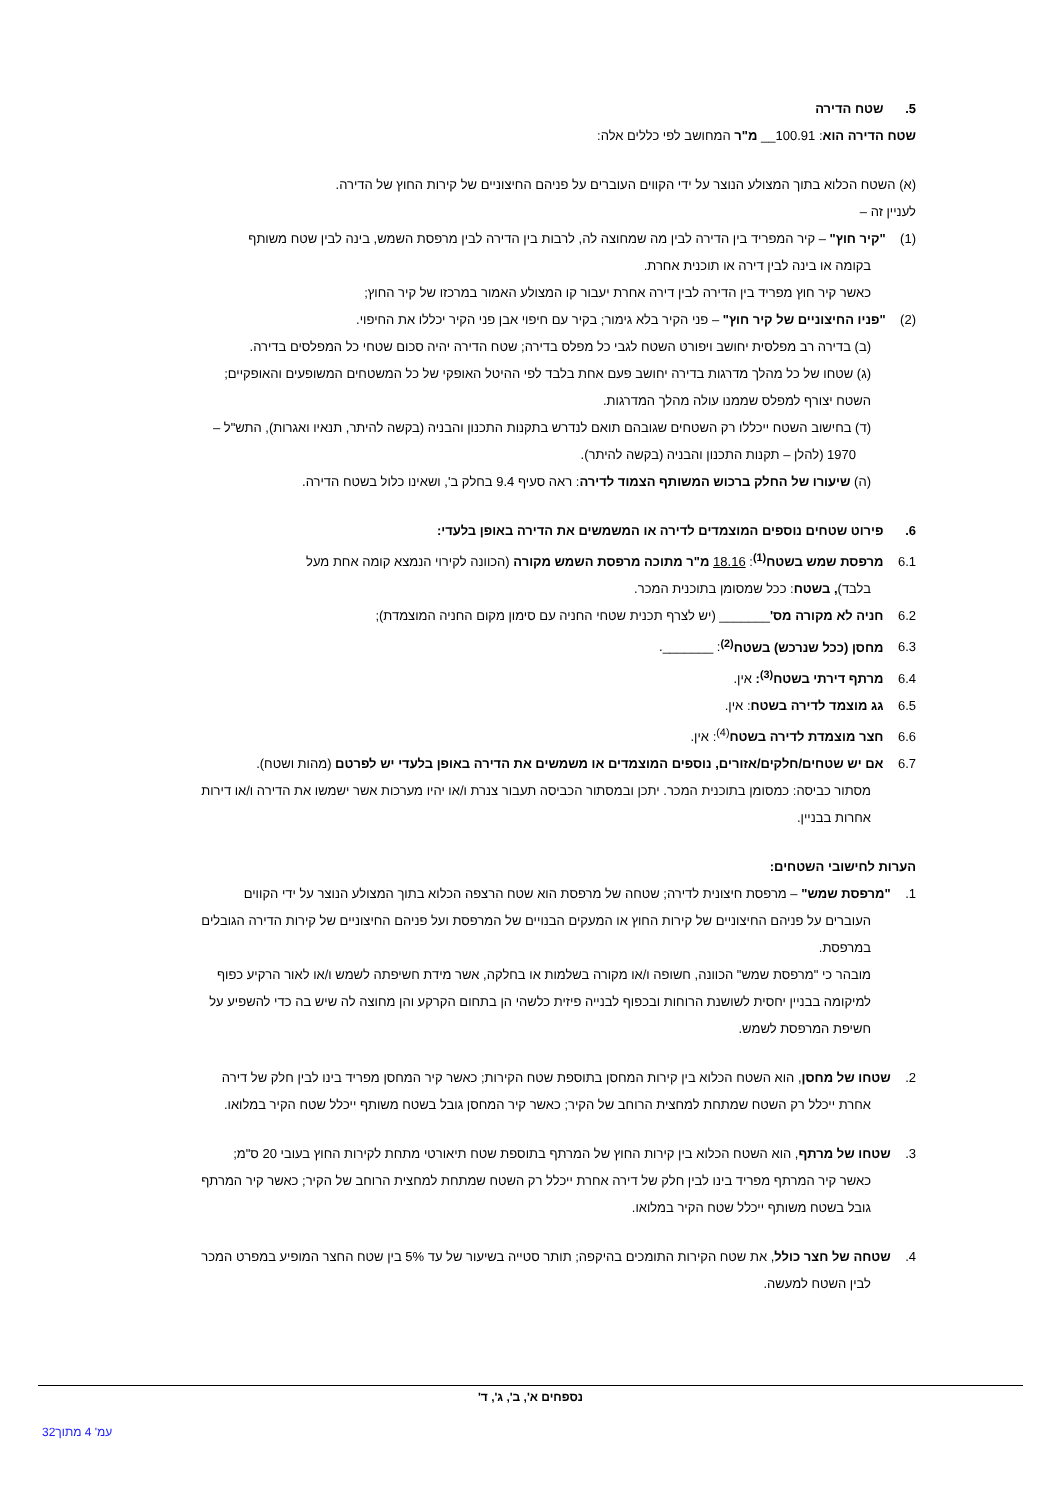5. שטח הדירה
שטח הדירה הוא: 100.91__ מ"ר המחושב לפי כללים אלה:
(א) השטח הכלוא בתוך המצולע הנוצר על ידי הקווים העוברים על פניהם החיצוניים של קירות החוץ של הדירה.
לעניין זה –
(1) "קיר חוץ" – קיר המפריד בין הדירה לבין מה שמחוצה לה, לרבות בין הדירה לבין מרפסת השמש, בינה לבין שטח משותף
בקומה או בינה לבין דירה או תוכנית אחרת.
כאשר קיר חוץ מפריד בין הדירה לבין דירה אחרת יעבור קו המצולע האמור במרכזו של קיר החוץ;
(2) "פניו החיצוניים של קיר חוץ" – פני הקיר בלא גימור; בקיר עם חיפוי אבן פני הקיר יכללו את החיפוי.
(ב) בדירה רב מפלסית יחושב ויפורט השטח לגבי כל מפלס בדירה; שטח הדירה יהיה סכום שטחי כל המפלסים בדירה.
(ג) שטחו של כל מהלך מדרגות בדירה יחושב פעם אחת בלבד לפי ההיטל האופקי של כל המשטחים המשופעים והאופקיים;
השטח יצורף למפלס שממנו עולה מהלך המדרגות.
(ד) בחישוב השטח ייכללו רק השטחים שגובהם תואם לנדרש בתקנות התכנון והבניה (בקשה להיתר, תנאיו ואגרות), התש"ל –
1970 (להלן – תקנות התכנון והבניה (בקשה להיתר).
(ה) שיעורו של החלק ברכוש המשותף הצמוד לדירה: ראה סעיף 9.4 בחלק ב', ושאינו כלול בשטח הדירה.
6. פירוט שטחים נוספים המוצמדים לדירה או המשמשים את הדירה באופן בלעדי:
6.1 מרפסת שמש בשטח<sup>(1)</sup>: 18.16 מ"ר מתוכה מרפסת השמש מקורה (הכוונה לקירוי הנמצא קומה אחת מעל
בלבד), בשטח: ככל שמסומן בתוכנית המכר.
6.2 חניה לא מקורה מס'_______ (יש לצרף תכנית שטחי החניה עם סימון מקום החניה המוצמדת);
6.3 מחסן (ככל שנרכש) בשטח<sup>(2)</sup>: _______.
6.4 מרתף דירתי בשטח<sup>(3)</sup>: אין.
6.5 גג מוצמד לדירה בשטח: אין.
6.6 חצר מוצמדת לדירה בשטח<sup>(4)</sup>: אין.
6.7 אם יש שטחים/חלקים/אזורים, נוספים המוצמדים או משמשים את הדירה באופן בלעדי יש לפרטם (מהות ושטח).
מסתור כביסה: כמסומן בתוכנית המכר. יתכן ובמסתור הכביסה תעבור צנרת ו/או יהיו מערכות אשר ישמשו את הדירה ו/או דירות
אחרות בבניין.
הערות לחישובי השטחים:
1. "מרפסת שמש" – מרפסת חיצונית לדירה; שטחה של מרפסת הוא שטח הרצפה הכלוא בתוך המצולע הנוצר על ידי הקווים
העוברים על פניהם החיצוניים של קירות החוץ או המעקים הבנויים של המרפסת ועל פניהם החיצוניים של קירות הדירה הגובלים
במרפסת.
מובהר כי "מרפסת שמש" הכוונה, חשופה ו/או מקורה בשלמות או בחלקה, אשר מידת חשיפתה לשמש ו/או לאור הרקיע כפוף
למיקומה בבניין יחסית לשושנת הרוחות ובכפוף לבנייה פיזית כלשהי הן בתחום הקרקע והן מחוצה לה שיש בה כדי להשפיע על
חשיפת המרפסת לשמש.
2. שטחו של מחסן, הוא השטח הכלוא בין קירות המחסן בתוספת שטח הקירות; כאשר קיר המחסן מפריד בינו לבין חלק של דירה
אחרת ייכלל רק השטח שמתחת למחצית הרוחב של הקיר; כאשר קיר המחסן גובל בשטח משותף ייכלל שטח הקיר במלואו.
3. שטחו של מרתף, הוא השטח הכלוא בין קירות החוץ של המרתף בתוספת שטח תיאורטי מתחת לקירות החוץ בעובי 20 ס"מ;
כאשר קיר המרתף מפריד בינו לבין חלק של דירה אחרת ייכלל רק השטח שמתחת למחצית הרוחב של הקיר; כאשר קיר המרתף
גובל בשטח משותף ייכלל שטח הקיר במלואו.
4. שטחה של חצר כולל, את שטח הקירות התומכים בהיקפה; תותר סטייה בשיעור של עד 5% בין שטח החצר המופיע במפרט המכר
לבין השטח למעשה.
נספחים א', ב', ג', ד'
עמ' 4 מתוך32